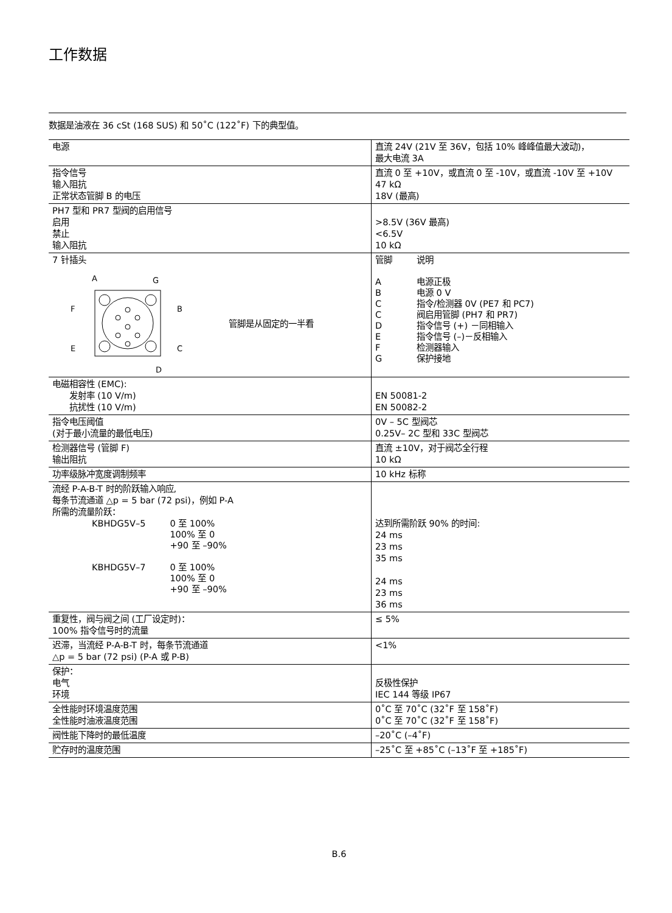工作数据
数据是油液在 36 cSt (168 SUS) 和 50˚C (122˚F) 下的典型值。
| 电源 | 直流 24V (21V 至 36V，包括 10% 峰峰值最大波动)， 最大电流 3A |
| 指令信号 输入阻抗 正常状态管脚 B 的电压 | 直流 0 至 +10V，或直流 0 至 -10V，或直流 -10V 至 +10V 47 kΩ 18V (最高) |
| PH7 型和 PR7 型阀的启用信号 启用 禁止 输入阻抗 | >8.5V (36V 最高) <6.5V 10 kΩ |
| 7 针插头 A G F B E C D 管脚是从固定的一半看 | / 管脚 / 说明 / / A / 电源正极 / / B / 电源 0 V / / C / 指令/检测器 0V (PE7 和 PC7) / / C / 阀启用管脚 (PH7 和 PR7) / / D / 指令信号 (+) －同相输入 / / E / 指令信号 (–)－反相输入 / / F / 检测器输入 / / G / 保护接地 / |
| 电磁相容性 (EMC): 发射率 (10 V/m) 抗扰性 (10 V/m) | EN 50081-2 EN 50082-2 |
| 指令电压阈值 (对于最小流量的最低电压) | 0V – 5C 型阀芯 0.25V– 2C 型和 33C 型阀芯 |
| 检测器信号 (管脚 F) 输出阻抗 | 直流 ±10V，对于阀芯全行程 10 kΩ |
| 功率级脉冲宽度调制频率 | 10 kHz 标称 |
| 流经 P-A-B-T 时的阶跃输入响应, 每条节流通道 △p = 5 bar (72 psi)，例如 P-A 所需的流量阶跃： / KBHDG5V–5 / 0 至 100% 100% 至 0 +90 至 –90% / / KBHDG5V–7 / 0 至 100% 100% 至 0 +90 至 –90% / | 达到所需阶跃 90% 的时间: 24 ms 23 ms 35 ms 24 ms 23 ms 36 ms |
| 重复性，阀与阀之间 (工厂设定时)： 100% 指令信号时的流量 | ≤ 5% |
| 迟滞，当流经 P-A-B-T 时，每条节流通道 △p = 5 bar (72 psi) (P-A 或 P-B) | <1% |
| 保护： 电气 环境 | 反极性保护 IEC 144 等级 IP67 |
| 全性能时环境温度范围 全性能时油液温度范围 | 0˚C 至 70˚C (32˚F 至 158˚F) 0˚C 至 70˚C (32˚F 至 158˚F) |
| 阀性能下降时的最低温度 | –20˚C (–4˚F) |
| 贮存时的温度范围 | –25˚C 至 +85˚C (–13˚F 至 +185˚F) |
B.6